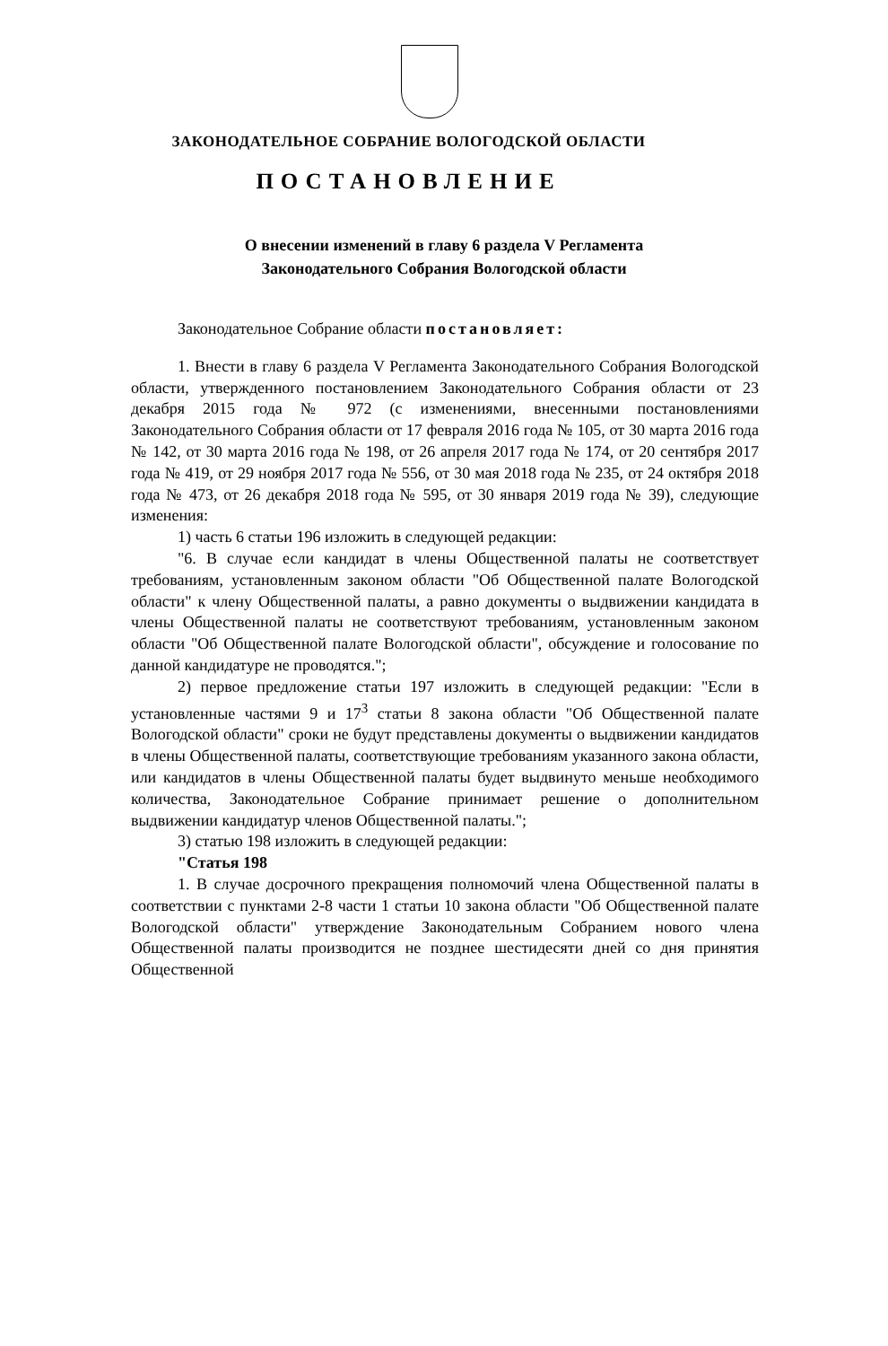ЗАКОНОДАТЕЛЬНОЕ СОБРАНИЕ ВОЛОГОДСКОЙ ОБЛАСТИ
ПОСТАНОВЛЕНИЕ
О внесении изменений в главу 6 раздела V Регламента
Законодательного Собрания Вологодской области
Законодательное Собрание области постановляет:
1. Внести в главу 6 раздела V Регламента Законодательного Собрания Вологодской области, утвержденного постановлением Законодательного Собрания области от 23 декабря 2015 года № 972 (с изменениями, внесенными постановлениями Законодательного Собрания области от 17 февраля 2016 года № 105, от 30 марта 2016 года № 142, от 30 марта 2016 года № 198, от 26 апреля 2017 года № 174, от 20 сентября 2017 года № 419, от 29 ноября 2017 года № 556, от 30 мая 2018 года № 235, от 24 октября 2018 года № 473, от 26 декабря 2018 года № 595, от 30 января 2019 года № 39), следующие изменения:
1) часть 6 статьи 196 изложить в следующей редакции:
"6. В случае если кандидат в члены Общественной палаты не соответствует требованиям, установленным законом области "Об Общественной палате Вологодской области" к члену Общественной палаты, а равно документы о выдвижении кандидата в члены Общественной палаты не соответствуют требованиям, установленным законом области "Об Общественной палате Вологодской области", обсуждение и голосование по данной кандидатуре не проводятся.";
2) первое предложение статьи 197 изложить в следующей редакции: "Если в установленные частями 9 и 17<sup>3</sup> статьи 8 закона области "Об Общественной палате Вологодской области" сроки не будут представлены документы о выдвижении кандидатов в члены Общественной палаты, соответствующие требованиям указанного закона области, или кандидатов в члены Общественной палаты будет выдвинуто меньше необходимого количества, Законодательное Собрание принимает решение о дополнительном выдвижении кандидатур членов Общественной палаты.";
3) статью 198 изложить в следующей редакции:
"Статья 198
1. В случае досрочного прекращения полномочий члена Общественной палаты в соответствии с пунктами 2-8 части 1 статьи 10 закона области "Об Общественной палате Вологодской области" утверждение Законодательным Собранием нового члена Общественной палаты производится не позднее шестидесяти дней со дня принятия Общественной